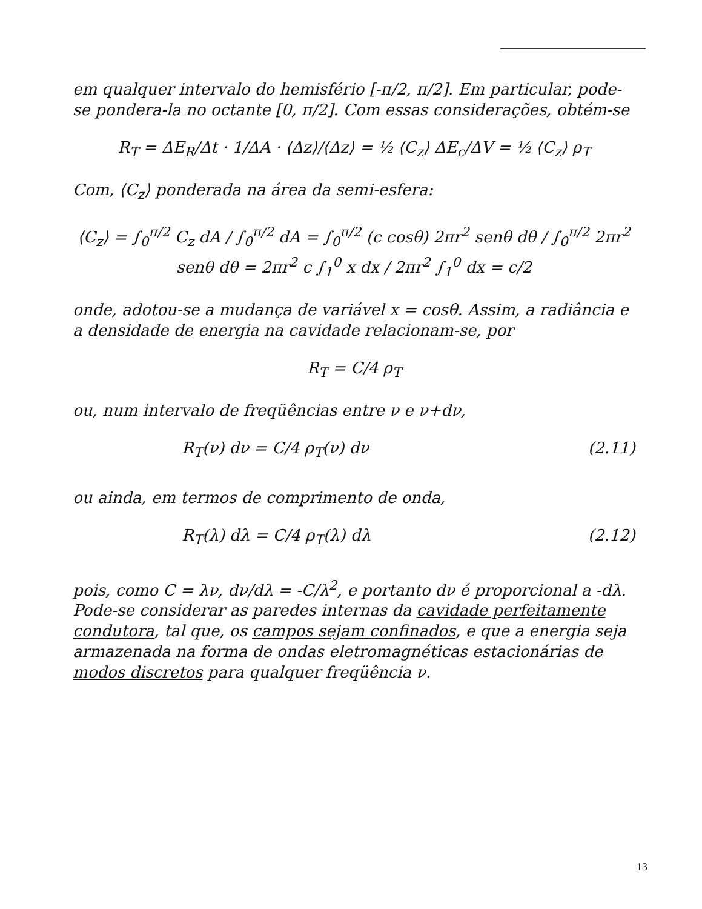em qualquer intervalo do hemisfério [-π/2, π/2]. Em particular, pode-se pondera-la no octante [0, π/2]. Com essas considerações, obtém-se
R<sub>T</sub> = ΔE<sub>R</sub>/Δt · 1/ΔA · ⟨Δz⟩/⟨Δz⟩ = ½ ⟨C<sub>z</sub>⟩ ΔE<sub>c</sub>/ΔV = ½ ⟨C<sub>z</sub>⟩ ρ<sub>T</sub>
Com, ⟨C<sub>z</sub>⟩ ponderada na área da semi-esfera:
⟨C<sub>z</sub>⟩ = ∫<sub>0</sub><sup>π/2</sup> C<sub>z</sub> dA / ∫<sub>0</sub><sup>π/2</sup> dA = ∫<sub>0</sub><sup>π/2</sup> (c cosθ) 2πr<sup>2</sup> senθ dθ / ∫<sub>0</sub><sup>π/2</sup> 2πr<sup>2</sup> senθ dθ = 2πr<sup>2</sup> c ∫<sub>1</sub><sup>0</sup> x dx / 2πr<sup>2</sup> ∫<sub>1</sub><sup>0</sup> dx = c/2
onde, adotou-se a mudança de variável x = cosθ. Assim, a radiância e a densidade de energia na cavidade relacionam-se, por
R<sub>T</sub> = C/4 ρ<sub>T</sub>
ou, num intervalo de freqüências entre ν e ν+dν,
R<sub>T</sub>(ν) dν = C/4 ρ<sub>T</sub>(ν) dν (2.11)
ou ainda, em termos de comprimento de onda,
R<sub>T</sub>(λ) dλ = C/4 ρ<sub>T</sub>(λ) dλ (2.12)
pois, como C = λν, dν/dλ = -C/λ<sup>2</sup>, e portanto dν é proporcional a -dλ. Pode-se considerar as paredes internas da cavidade perfeitamente condutora, tal que, os campos sejam confinados, e que a energia seja armazenada na forma de ondas eletromagnéticas estacionárias de modos discretos para qualquer freqüência ν.
13